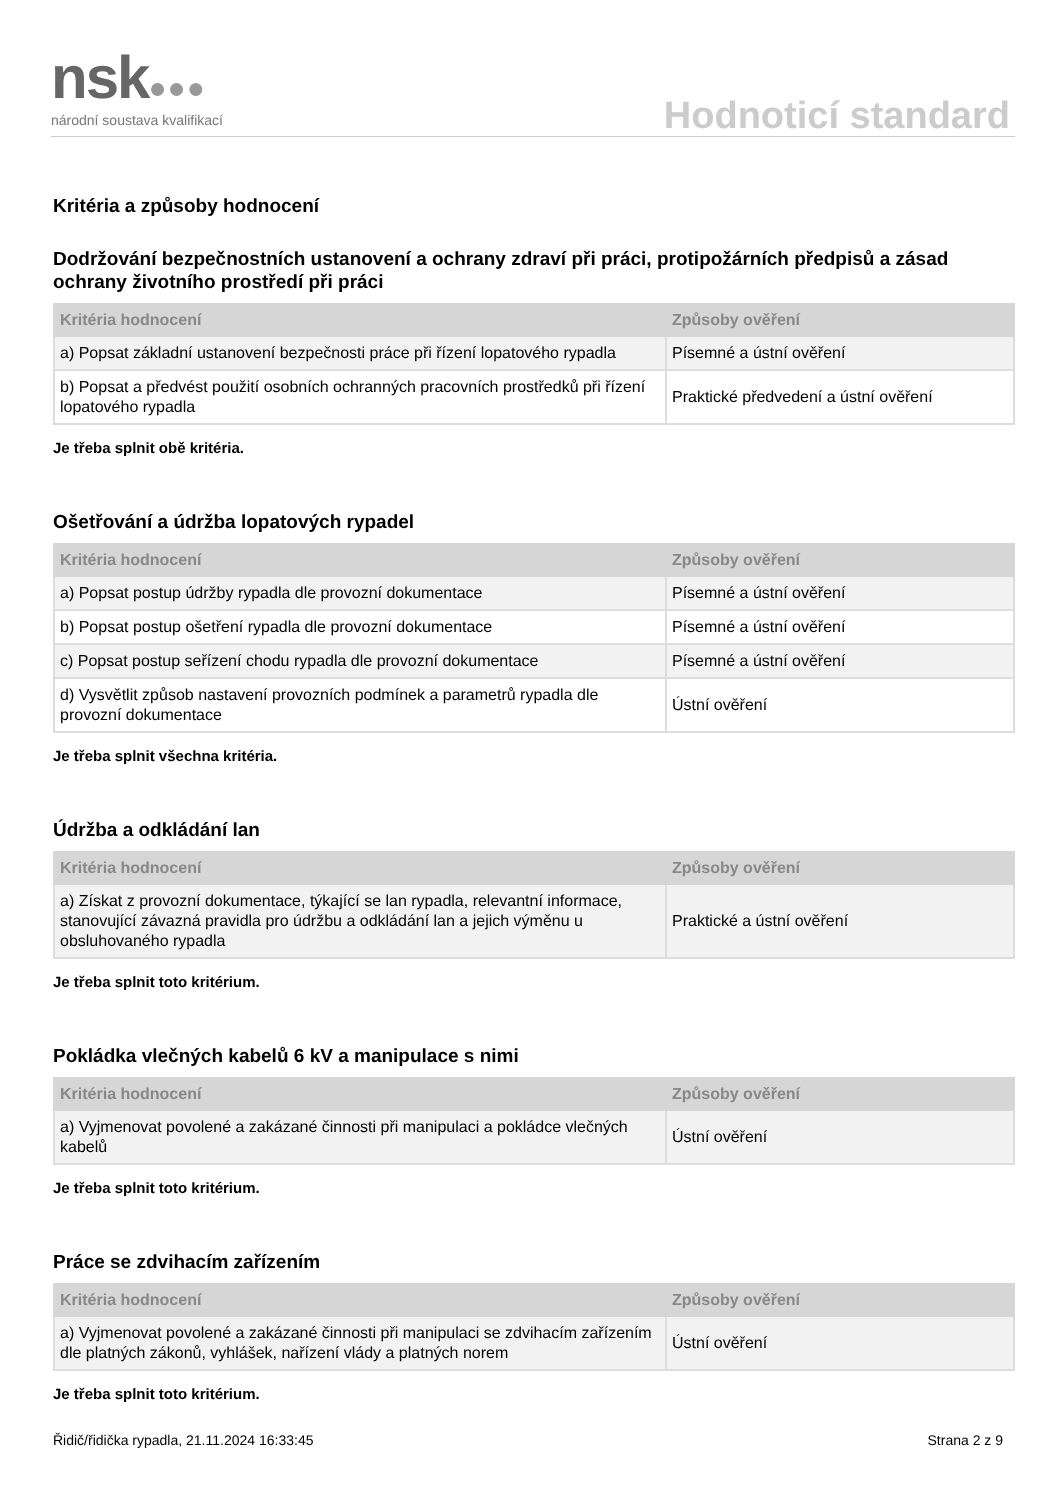nsk●●● národní soustava kvalifikací Hodnoticí standard
Kritéria a způsoby hodnocení
Dodržování bezpečnostních ustanovení a ochrany zdraví při práci, protipožárních předpisů a zásad ochrany životního prostředí při práci
| Kritéria hodnocení | Způsoby ověření |
| --- | --- |
| a) Popsat základní ustanovení bezpečnosti práce při řízení lopatového rypadla | Písemné a ústní ověření |
| b) Popsat a předvést použití osobních ochranných pracovních prostředků při řízení lopatového rypadla | Praktické předvedení a ústní ověření |
Je třeba splnit obě kritéria.
Ošetřování a údržba lopatových rypadel
| Kritéria hodnocení | Způsoby ověření |
| --- | --- |
| a) Popsat postup údržby rypadla dle provozní dokumentace | Písemné a ústní ověření |
| b) Popsat postup ošetření rypadla dle provozní dokumentace | Písemné a ústní ověření |
| c) Popsat postup seřízení chodu rypadla dle provozní dokumentace | Písemné a ústní ověření |
| d) Vysvětlit způsob nastavení provozních podmínek a parametrů rypadla dle provozní dokumentace | Ústní ověření |
Je třeba splnit všechna kritéria.
Údržba a odkládání lan
| Kritéria hodnocení | Způsoby ověření |
| --- | --- |
| a) Získat z provozní dokumentace, týkající se lan rypadla, relevantní informace, stanovující závazná pravidla pro údržbu a odkládání lan a jejich výměnu u obsluhovaného rypadla | Praktické a ústní ověření |
Je třeba splnit toto kritérium.
Pokládka vlečných kabelů 6 kV a manipulace s nimi
| Kritéria hodnocení | Způsoby ověření |
| --- | --- |
| a) Vyjmenovat povolené a zakázané činnosti při manipulaci a pokládce vlečných kabelů | Ústní ověření |
Je třeba splnit toto kritérium.
Práce se zdvihacím zařízením
| Kritéria hodnocení | Způsoby ověření |
| --- | --- |
| a) Vyjmenovat povolené a zakázané činnosti při manipulaci se zdvihacím zařízením dle platných zákonů, vyhlášek, nařízení vlády a platných norem | Ústní ověření |
Je třeba splnit toto kritérium.
Řidič/řidička rypadla, 21.11.2024 16:33:45 Strana 2 z 9